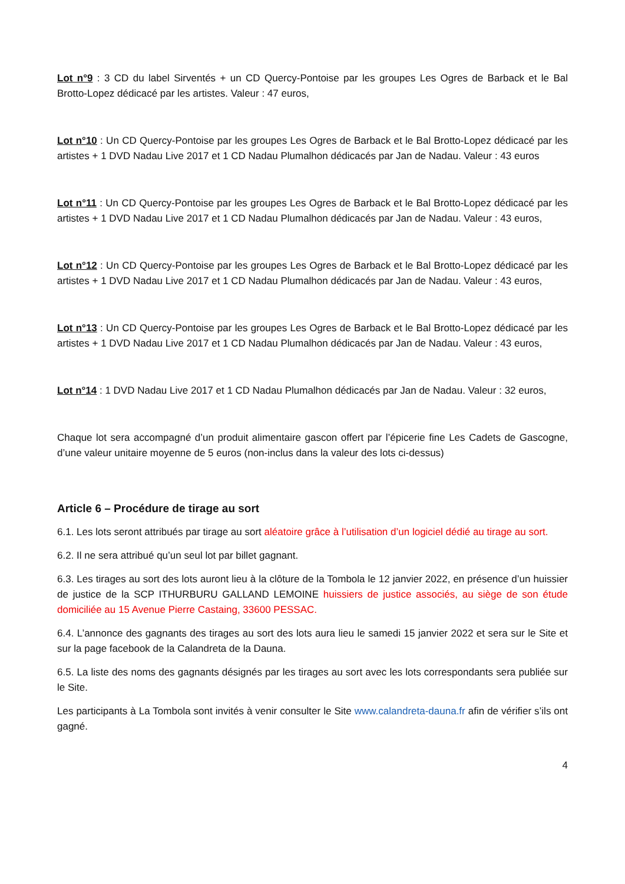Lot n°9 : 3 CD du label Sirventés + un CD Quercy-Pontoise par les groupes Les Ogres de Barback et le Bal Brotto-Lopez dédicacé par les artistes. Valeur : 47 euros,
Lot n°10 : Un CD Quercy-Pontoise par les groupes Les Ogres de Barback et le Bal Brotto-Lopez dédicacé par les artistes + 1 DVD Nadau Live 2017 et 1 CD Nadau Plumalhon dédicacés par Jan de Nadau. Valeur : 43 euros
Lot n°11 : Un CD Quercy-Pontoise par les groupes Les Ogres de Barback et le Bal Brotto-Lopez dédicacé par les artistes + 1 DVD Nadau Live 2017 et 1 CD Nadau Plumalhon dédicacés par Jan de Nadau. Valeur : 43 euros,
Lot n°12 : Un CD Quercy-Pontoise par les groupes Les Ogres de Barback et le Bal Brotto-Lopez dédicacé par les artistes + 1 DVD Nadau Live 2017 et 1 CD Nadau Plumalhon dédicacés par Jan de Nadau. Valeur : 43 euros,
Lot n°13 : Un CD Quercy-Pontoise par les groupes Les Ogres de Barback et le Bal Brotto-Lopez dédicacé par les artistes + 1 DVD Nadau Live 2017 et 1 CD Nadau Plumalhon dédicacés par Jan de Nadau. Valeur : 43 euros,
Lot n°14 : 1 DVD Nadau Live 2017 et 1 CD Nadau Plumalhon dédicacés par Jan de Nadau. Valeur : 32 euros,
Chaque lot sera accompagné d’un produit alimentaire gascon offert par l’épicerie fine Les Cadets de Gascogne, d’une valeur unitaire moyenne de 5 euros (non-inclus dans la valeur des lots ci-dessus)
Article 6 – Procédure de tirage au sort
6.1. Les lots seront attribués par tirage au sort aléatoire grâce à l’utilisation d’un logiciel dédié au tirage au sort.
6.2. Il ne sera attribué qu’un seul lot par billet gagnant.
6.3. Les tirages au sort des lots auront lieu à la clôture de la Tombola le 12 janvier 2022, en présence d’un huissier de justice de la SCP ITHURBURU GALLAND LEMOINE huissiers de justice associés, au siège de son étude domiciliée au 15 Avenue Pierre Castaing, 33600 PESSAC.
6.4. L’annonce des gagnants des tirages au sort des lots aura lieu le samedi 15 janvier 2022 et sera sur le Site et sur la page facebook de la Calandreta de la Dauna.
6.5. La liste des noms des gagnants désignés par les tirages au sort avec les lots correspondants sera publiée sur le Site.
Les participants à La Tombola sont invités à venir consulter le Site www.calandreta-dauna.fr afin de vérifier s’ils ont gagné.
4